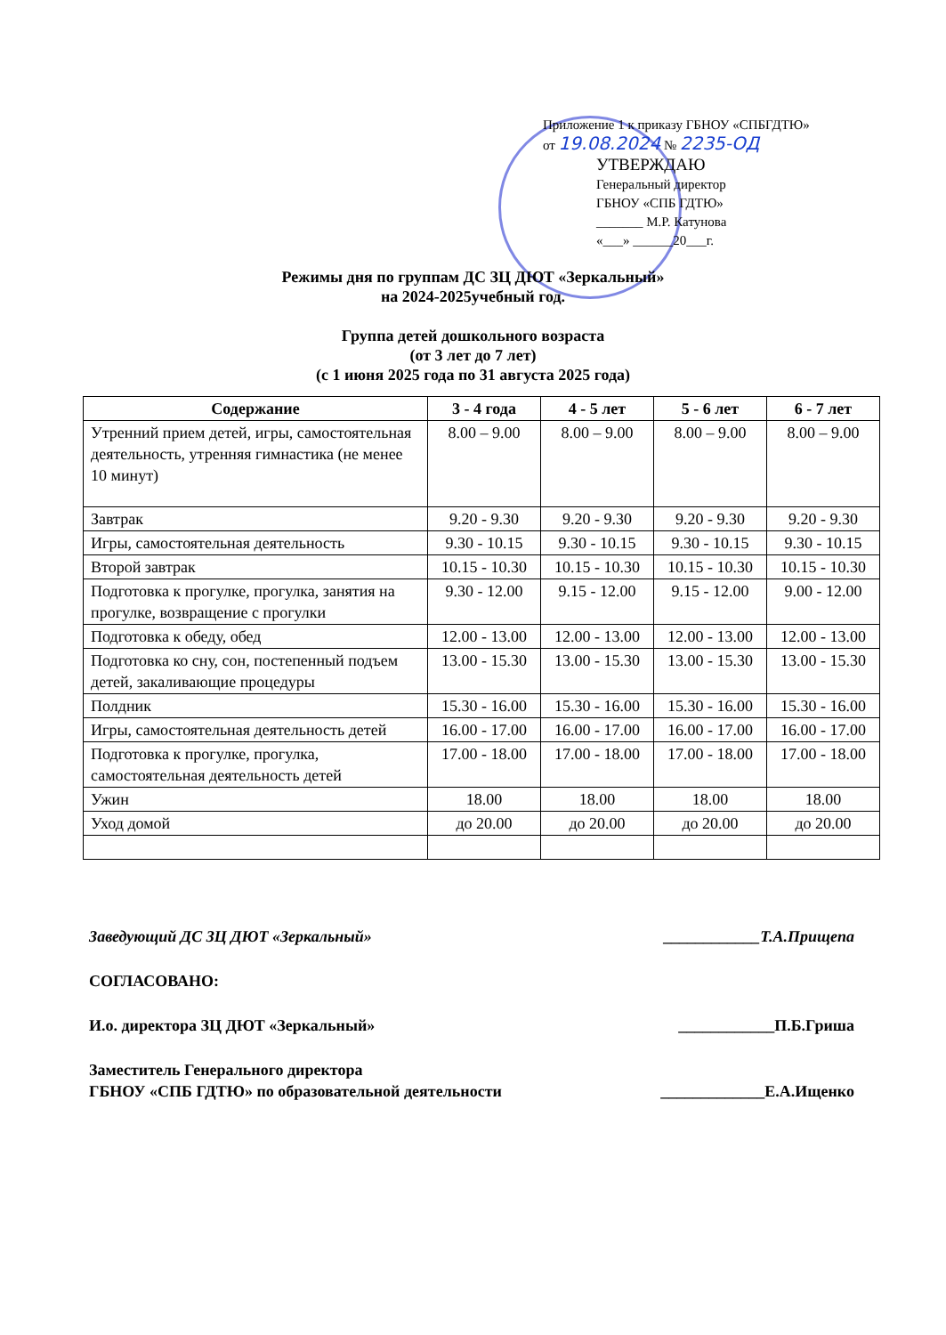Приложение 1 к приказу ГБНОУ «СПБГДТЮ»
от 19.08.2024 № 2235-ОД
УТВЕРЖДАЮ
Генеральный директор
ГБНОУ «СПБ ГДТЮ»
_______ М.Р. Катунова
«___» ______20___г.
Режимы дня по группам ДС ЗЦ ДЮТ «Зеркальный»
на 2024-2025учебный год.
Группа детей дошкольного возраста
(от 3 лет до 7 лет)
(с 1 июня 2025 года по 31 августа 2025 года)
| Содержание | 3 - 4 года | 4 - 5 лет | 5 - 6 лет | 6 - 7 лет |
| --- | --- | --- | --- | --- |
| Утренний прием детей, игры, самостоятельная деятельность, утренняя гимнастика (не менее 10 минут) | 8.00 – 9.00 | 8.00 – 9.00 | 8.00 – 9.00 | 8.00 – 9.00 |
| Завтрак | 9.20 - 9.30 | 9.20 - 9.30 | 9.20 - 9.30 | 9.20 - 9.30 |
| Игры, самостоятельная деятельность | 9.30 - 10.15 | 9.30 - 10.15 | 9.30 - 10.15 | 9.30 - 10.15 |
| Второй завтрак | 10.15 - 10.30 | 10.15 - 10.30 | 10.15 - 10.30 | 10.15 - 10.30 |
| Подготовка к прогулке, прогулка, занятия на прогулке, возвращение с прогулки | 9.30 - 12.00 | 9.15 - 12.00 | 9.15 - 12.00 | 9.00 - 12.00 |
| Подготовка к обеду, обед | 12.00 - 13.00 | 12.00 - 13.00 | 12.00 - 13.00 | 12.00 - 13.00 |
| Подготовка ко сну, сон, постепенный подъем детей, закаливающие процедуры | 13.00 - 15.30 | 13.00 - 15.30 | 13.00 - 15.30 | 13.00 - 15.30 |
| Полдник | 15.30 - 16.00 | 15.30 - 16.00 | 15.30 - 16.00 | 15.30 - 16.00 |
| Игры, самостоятельная деятельность детей | 16.00 - 17.00 | 16.00 - 17.00 | 16.00 - 17.00 | 16.00 - 17.00 |
| Подготовка к прогулке, прогулка, самостоятельная деятельность детей | 17.00 - 18.00 | 17.00 - 18.00 | 17.00 - 18.00 | 17.00 - 18.00 |
| Ужин | 18.00 | 18.00 | 18.00 | 18.00 |
| Уход домой | до 20.00 | до 20.00 | до 20.00 | до 20.00 |
Заведующий ДС ЗЦ ДЮТ «Зеркальный» ____________Т.А.Прищепа
СОГЛАСОВАНО:
И.о. директора ЗЦ ДЮТ «Зеркальный» ____________П.Б.Гриша
Заместитель Генерального директора
ГБНОУ «СПБ ГДТЮ» по образовательной деятельности _____________Е.А.Ищенко